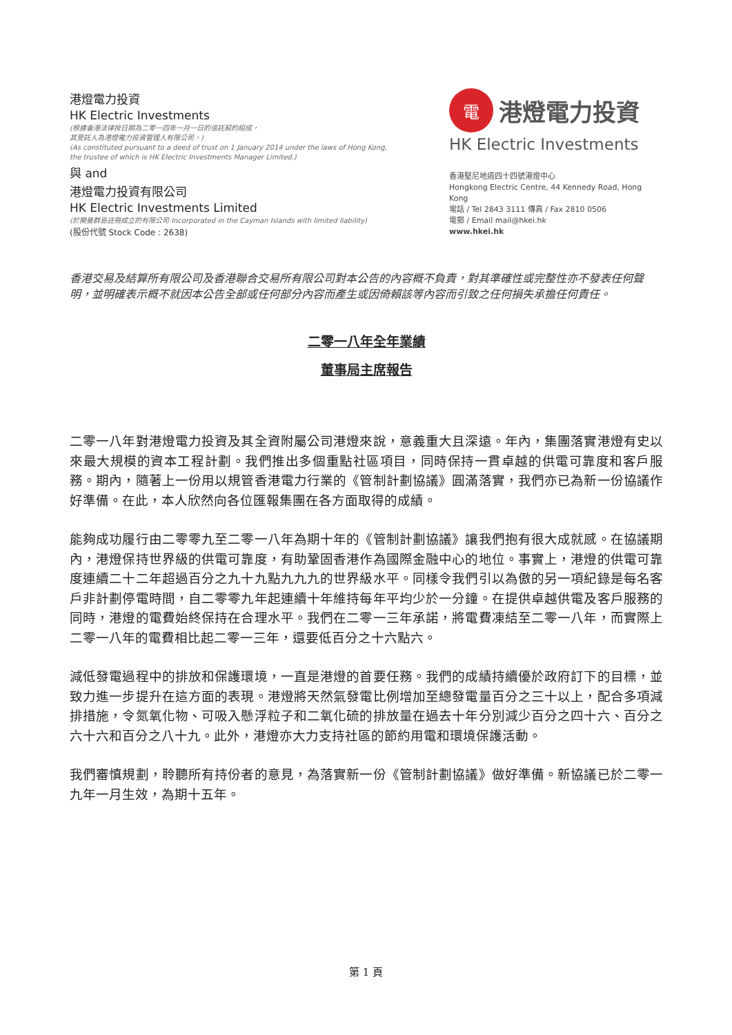港燈電力投資
HK Electric Investments
(根據香港法律按日期為二零一四年一月一日的信託契約組成，
其受託人為港燈電力投資管理人有限公司。)
(As constituted pursuant to a deed of trust on 1 January 2014 under the laws of Hong Kong, the trustee of which is HK Electric Investments Manager Limited.)
與 and
港燈電力投資有限公司
HK Electric Investments Limited
(於開曼群島註冊成立的有限公司 Incorporated in the Cayman Islands with limited liability)
(股份代號 Stock Code : 2638)
電
港燈電力投資
HK Electric Investments
香港堅尼地道四十四號港燈中心
Hongkong Electric Centre, 44 Kennedy Road, Hong Kong
電話 / Tel 2843 3111 傳真 / Fax 2810 0506
電郵 / Email mail@hkei.hk
www.hkei.hk
香港交易及結算所有限公司及香港聯合交易所有限公司對本公告的內容概不負責，對其準確性或完整性亦不發表任何聲明，並明確表示概不就因本公告全部或任何部分內容而產生或因倚賴該等內容而引致之任何損失承擔任何責任。
二零一八年全年業績
董事局主席報告
二零一八年對港燈電力投資及其全資附屬公司港燈來說，意義重大且深遠。年內，集團落實港燈有史以來最大規模的資本工程計劃。我們推出多個重點社區項目，同時保持一貫卓越的供電可靠度和客戶服務。期內，隨著上一份用以規管香港電力行業的《管制計劃協議》圓滿落實，我們亦已為新一份協議作好準備。在此，本人欣然向各位匯報集團在各方面取得的成績。
能夠成功履行由二零零九至二零一八年為期十年的《管制計劃協議》讓我們抱有很大成就感。在協議期內，港燈保持世界級的供電可靠度，有助鞏固香港作為國際金融中心的地位。事實上，港燈的供電可靠度連續二十二年超過百分之九十九點九九九的世界級水平。同樣令我們引以為傲的另一項紀錄是每名客戶非計劃停電時間，自二零零九年起連續十年維持每年平均少於一分鐘。在提供卓越供電及客戶服務的同時，港燈的電費始終保持在合理水平。我們在二零一三年承諾，將電費凍結至二零一八年，而實際上二零一八年的電費相比起二零一三年，還要低百分之十六點六。
減低發電過程中的排放和保護環境，一直是港燈的首要任務。我們的成績持續優於政府訂下的目標，並致力進一步提升在這方面的表現。港燈將天然氣發電比例增加至總發電量百分之三十以上，配合多項減排措施，令氮氧化物、可吸入懸浮粒子和二氧化硫的排放量在過去十年分別減少百分之四十六、百分之六十六和百分之八十九。此外，港燈亦大力支持社區的節約用電和環境保護活動。
我們審慎規劃，聆聽所有持份者的意見，為落實新一份《管制計劃協議》做好準備。新協議已於二零一九年一月生效，為期十五年。
第 1 頁